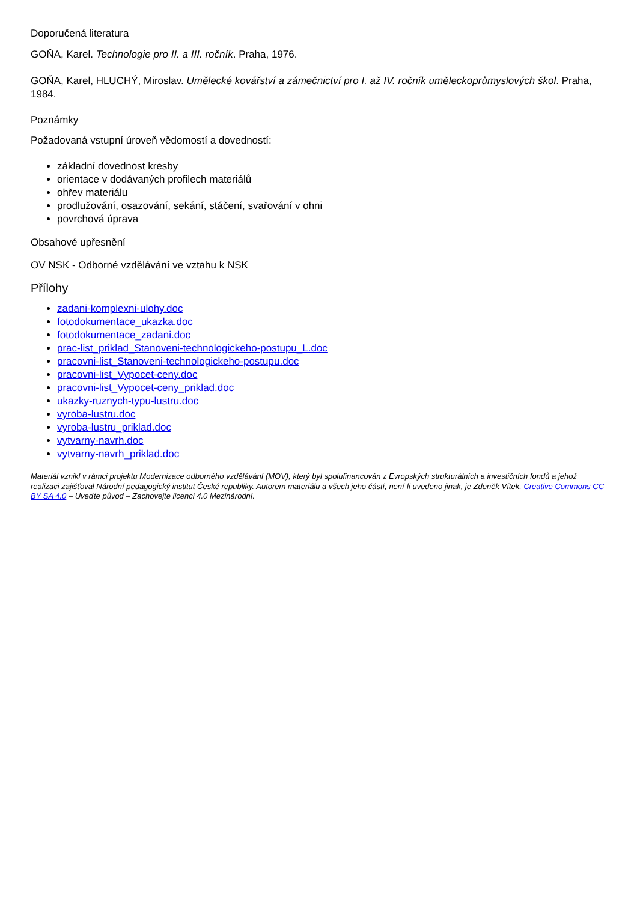Doporučená literatura
GOŇA, Karel. Technologie pro II. a III. ročník. Praha, 1976.
GOŇA, Karel, HLUCHÝ, Miroslav. Umělecké kovářství a zámečnictví pro I. až IV. ročník uměleckoprůmyslových škol. Praha, 1984.
Poznámky
Požadovaná vstupní úroveň vědomostí a dovedností:
základní dovednost kresby
orientace v dodávaných profilech materiálů
ohřev materiálu
prodlužování, osazování, sekání, stáčení, svařování v ohni
povrchová úprava
Obsahové upřesnění
OV NSK - Odborné vzdělávání ve vztahu k NSK
Přílohy
zadani-komplexni-ulohy.doc
fotodokumentace_ukazka.doc
fotodokumentace_zadani.doc
prac-list_priklad_Stanoveni-technologickeho-postupu_L.doc
pracovni-list_Stanoveni-technologickeho-postupu.doc
pracovni-list_Vypocet-ceny.doc
pracovni-list_Vypocet-ceny_priklad.doc
ukazky-ruznych-typu-lustru.doc
vyroba-lustru.doc
vyroba-lustru_priklad.doc
vytvarny-navrh.doc
vytvarny-navrh_priklad.doc
Materiál vznikl v rámci projektu Modernizace odborného vzdělávání (MOV), který byl spolufinancován z Evropských strukturálních a investičních fondů a jehož realizaci zajišťoval Národní pedagogický institut České republiky. Autorem materiálu a všech jeho částí, není-li uvedeno jinak, je Zdeněk Vítek. Creative Commons CC BY SA 4.0 – Uveďte původ – Zachovejte licenci 4.0 Mezinárodní.